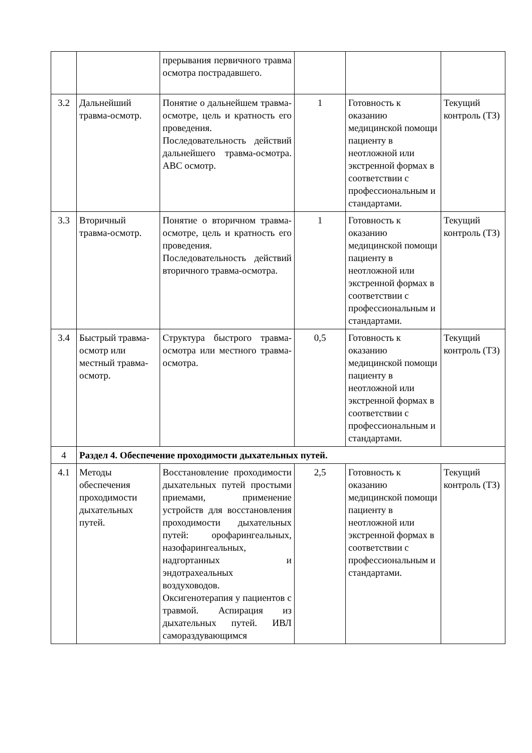| | | прерывания первичного травма осмотра пострадавшего. | | | |
| 3.2 | Дальнейший травма-осмотр. | Понятие о дальнейшем травма-осмотре, цель и кратность его проведения. Последовательность действий дальнейшего травма-осмотра. ABC осмотр. | 1 | Готовность к оказанию медицинской помощи пациенту в неотложной или экстренной формах в соответствии с профессиональным и стандартами. | Текущий контроль (ТЗ) |
| 3.3 | Вторичный травма-осмотр. | Понятие о вторичном травма-осмотре, цель и кратность его проведения. Последовательность действий вторичного травма-осмотра. | 1 | Готовность к оказанию медицинской помощи пациенту в неотложной или экстренной формах в соответствии с профессиональным и стандартами. | Текущий контроль (ТЗ) |
| 3.4 | Быстрый травма-осмотр или местный травма-осмотр. | Структура быстрого травма-осмотра или местного травма-осмотра. | 0,5 | Готовность к оказанию медицинской помощи пациенту в неотложной или экстренной формах в соответствии с профессиональным и стандартами. | Текущий контроль (ТЗ) |
| 4 | Раздел 4. Обеспечение проходимости дыхательных путей. | | | | |
| 4.1 | Методы обеспечения проходимости дыхательных путей. | Восстановление проходимости дыхательных путей простыми приемами, применение устройств для восстановления проходимости дыхательных путей: орофарингеальных, назофарингеальных, надгортанных и эндотрахеальных воздуховодов. Оксигенотерапия у пациентов с травмой. Аспирация из дыхательных путей. ИВЛ самораздувающимся | 2,5 | Готовность к оказанию медицинской помощи пациенту в неотложной или экстренной формах в соответствии с профессиональным и стандартами. | Текущий контроль (ТЗ) |